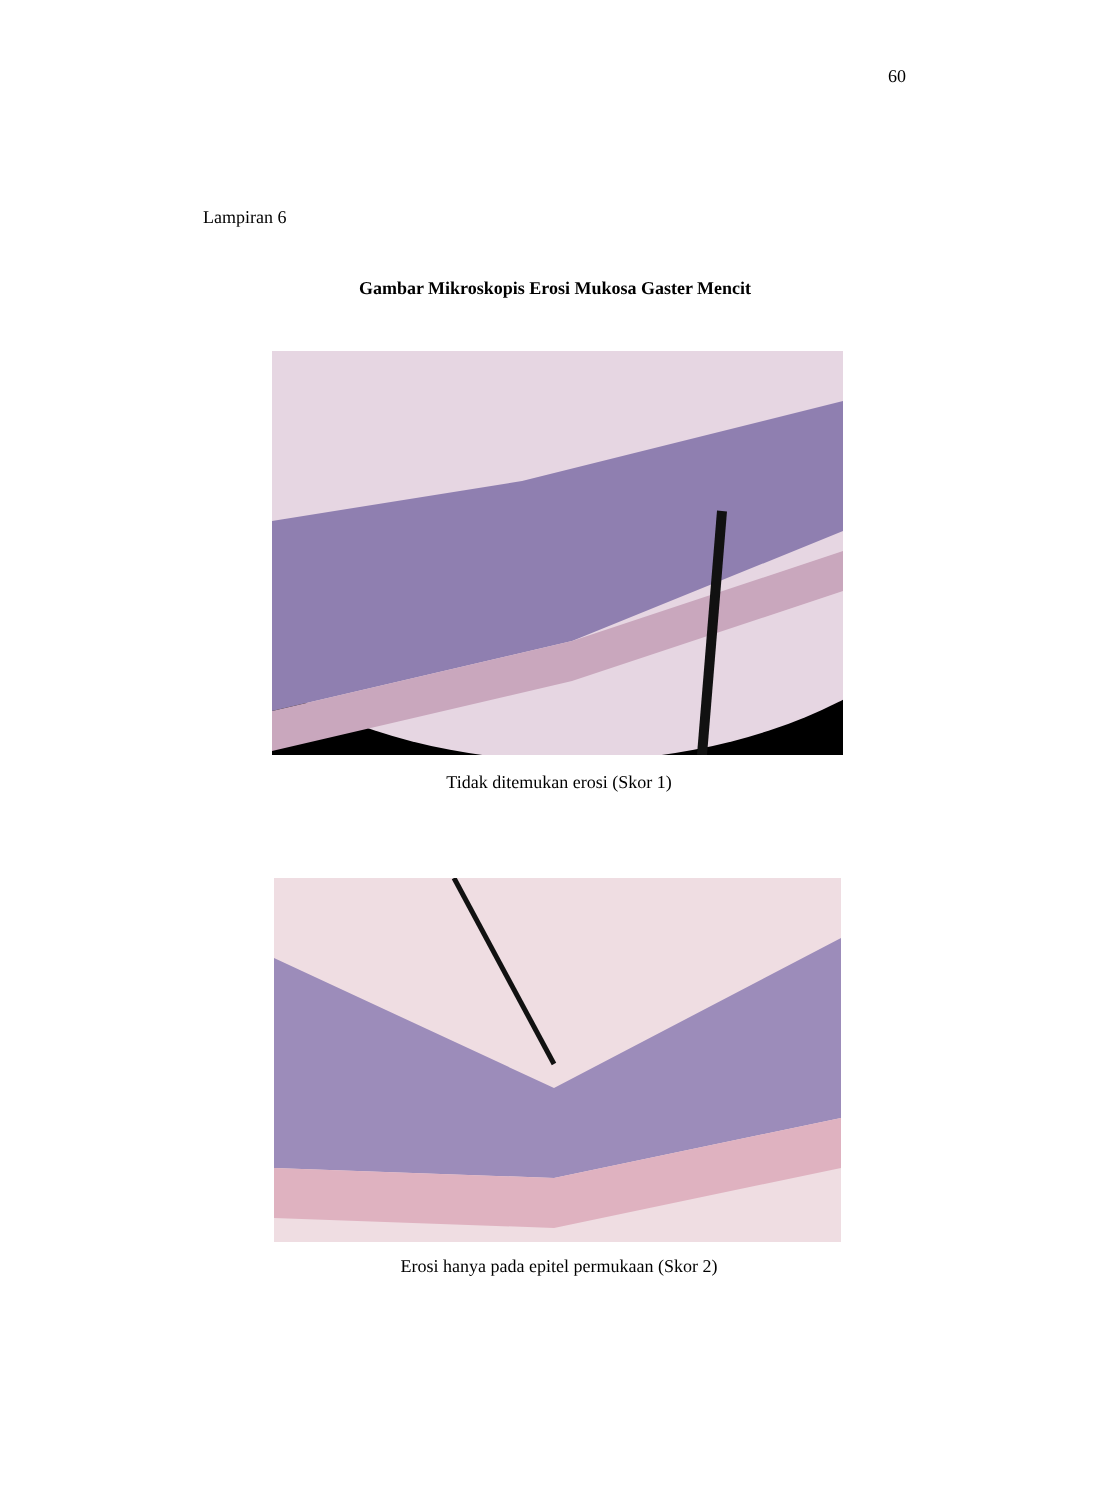60
Lampiran 6
Gambar Mikroskopis Erosi Mukosa Gaster Mencit
Tidak ditemukan erosi (Skor 1)
Erosi hanya pada epitel permukaan (Skor 2)